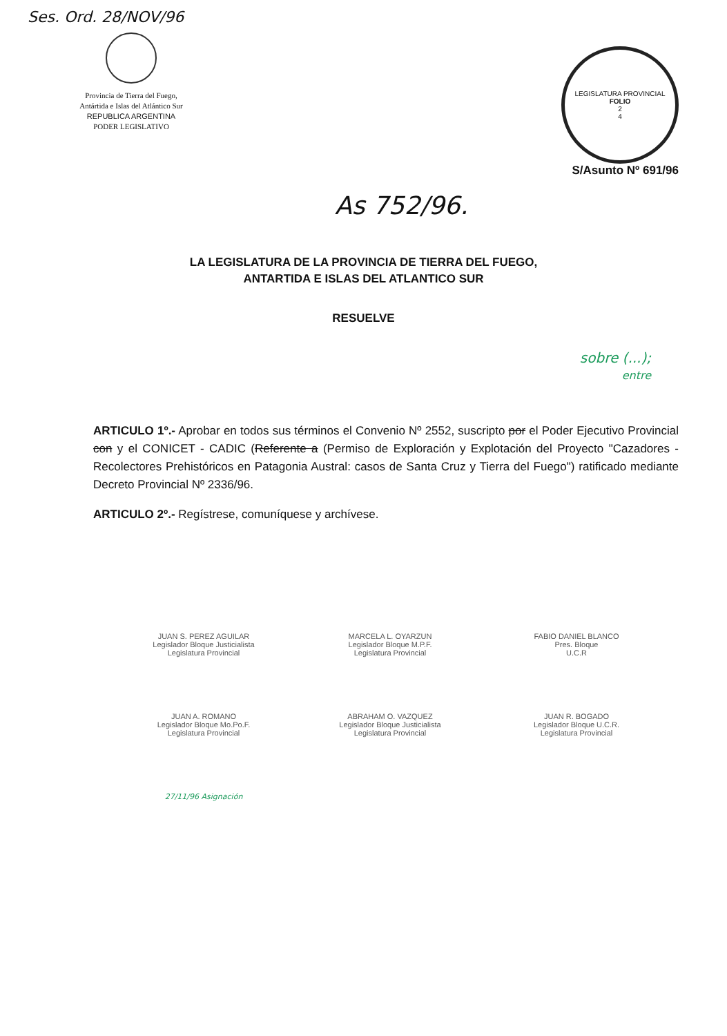Ses. Ord. 28/NOV/96
Provincia de Tierra del Fuego,
Antártida e Islas del Atlántico Sur
REPUBLICA ARGENTINA
PODER LEGISLATIVO
LEGISLATURA PROVINCIAL
FOLIO
2
4
S/Asunto Nº 691/96
As 752/96.
LA LEGISLATURA DE LA PROVINCIA DE TIERRA DEL FUEGO,
ANTARTIDA E ISLAS DEL ATLANTICO SUR
RESUELVE
sobre (...);
entre
ARTICULO 1º.- Aprobar en todos sus términos el Convenio Nº 2552, suscripto por el Poder Ejecutivo Provincial con y el CONICET - CADIC (Referente a (Permiso de Exploración y Explotación del Proyecto "Cazadores - Recolectores Prehistóricos en Patagonia Austral: casos de Santa Cruz y Tierra del Fuego") ratificado mediante Decreto Provincial Nº 2336/96.
ARTICULO 2º.- Regístrese, comuníquese y archívese.
JUAN S. PEREZ AGUILAR
Legislador Bloque Justicialista
Legislatura Provincial
MARCELA L. OYARZUN
Legislador Bloque M.P.F.
Legislatura Provincial
FABIO DANIEL BLANCO
Pres. Bloque
U.C.R
JUAN A. ROMANO
Legislador Bloque Mo.Po.F.
Legislatura Provincial
ABRAHAM O. VAZQUEZ
Legislador Bloque Justicialista
Legislatura Provincial
JUAN R. BOGADO
Legislador Bloque U.C.R.
Legislatura Provincial
27/11/96 Asignación